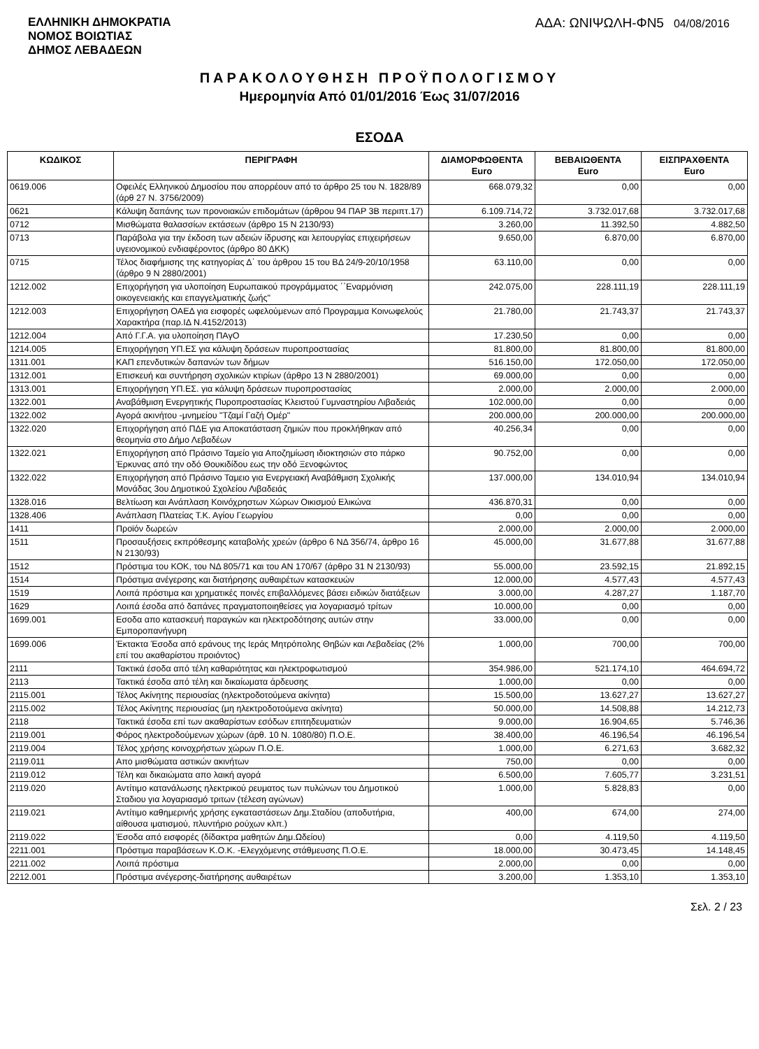ΕΛΛΗΝΙΚΗ ΔΗΜΟΚΡΑΤΙΑ
ΝΟΜΟΣ ΒΟΙΩΤΙΑΣ
ΔΗΜΟΣ ΛΕΒΑΔΕΩΝ
ΑΔΑ: ΩΝΙΨΩΛΗ-ΦΝ5 04/08/2016
ΠΑΡΑΚΟΛΟΥΘΗΣΗ ΠΡΟΫΠΟΛΟΓΙΣΜΟΥ
Ημερομηνία Από 01/01/2016 Έως 31/07/2016
ΕΣΟΔΑ
| ΚΩΔΙΚΟΣ | ΠΕΡΙΓΡΑΦΗ | ΔΙΑΜΟΡΦΩΘΕΝΤΑ Euro | ΒΕΒΑΙΩΘΕΝΤΑ Euro | ΕΙΣΠΡΑΧΘΕΝΤΑ Euro |
| --- | --- | --- | --- | --- |
| 0619.006 | Οφειλές Ελληνικού Δημοσίου που απορρέουν από το άρθρο 25 του Ν. 1828/89 (άρθ 27 Ν. 3756/2009) | 668.079,32 | 0,00 | 0,00 |
| 0621 | Κάλυψη δαπάνης των προνοιακών επιδομάτων (άρθρου 94 ΠΑΡ 3Β περιπτ.17) | 6.109.714,72 | 3.732.017,68 | 3.732.017,68 |
| 0712 | Μισθώματα θαλασσίων εκτάσεων (άρθρο 15 Ν 2130/93) | 3.260,00 | 11.392,50 | 4.882,50 |
| 0713 | Παράβολα για την έκδοση των αδειών ίδρυσης και λειτουργίας επιχειρήσεων υγειονομικού ενδιαφέροντος (άρθρο 80 ΔΚΚ) | 9.650,00 | 6.870,00 | 6.870,00 |
| 0715 | Τέλος διαφήμισης της κατηγορίας Δ΄ του άρθρου 15 του ΒΔ 24/9-20/10/1958 (άρθρο 9 Ν 2880/2001) | 63.110,00 | 0,00 | 0,00 |
| 1212.002 | Επιχορήγηση για υλοποίηση Ευρωπαικού προγράμματος ΄΄Εναρμόνιση οικογενειακής και επαγγελματικής ζωής" | 242.075,00 | 228.111,19 | 228.111,19 |
| 1212.003 | Επιχορήγηση ΟΑΕΔ για εισφορές ωφελούμενων από Προγραμμα Κοινωφελούς Χαρακτήρα (παρ.ΙΔ Ν.4152/2013) | 21.780,00 | 21.743,37 | 21.743,37 |
| 1212.004 | Από Γ.Γ.Α. για υλοποίηση ΠΑγΟ | 17.230,50 | 0,00 | 0,00 |
| 1214.005 | Επιχορήγηση ΥΠ.ΕΣ για κάλυψη δράσεων πυροπροστασίας | 81.800,00 | 81.800,00 | 81.800,00 |
| 1311.001 | ΚΑΠ επενδυτικών δαπανών των δήμων | 516.150,00 | 172.050,00 | 172.050,00 |
| 1312.001 | Επισκευή και συντήρηση σχολικών κτιρίων (άρθρο 13 Ν 2880/2001) | 69.000,00 | 0,00 | 0,00 |
| 1313.001 | Επιχορήγηση ΥΠ.ΕΣ. για κάλυψη δράσεων πυροπροστασίας | 2.000,00 | 2.000,00 | 2.000,00 |
| 1322.001 | Αναβάθμιση Ενεργητικής Πυροπροστασίας Κλειστού Γυμναστηρίου Λιβαδειάς | 102.000,00 | 0,00 | 0,00 |
| 1322.002 | Αγορά ακινήτου -μνημείου "Τζαμί Γαζή Ομέρ" | 200.000,00 | 200.000,00 | 200.000,00 |
| 1322.020 | Επιχορήγηση από ΠΔΕ για Αποκατάσταση ζημιών που προκλήθηκαν από θεομηνία στο Δήμο Λεβαδέων | 40.256,34 | 0,00 | 0,00 |
| 1322.021 | Επιχορήγηση από Πράσινο Ταμείο για Αποζημίωση ιδιοκτησιών στο πάρκο Έρκυνας από την οδό Θουκιδίδου εως την οδό Ξενοφώντος | 90.752,00 | 0,00 | 0,00 |
| 1322.022 | Επιχορήγηση από Πράσινο Ταμειο για Ενεργειακή Αναβάθμιση Σχολικής Μονάδας 3ου Δημοτικού Σχολείου Λιβαδειάς | 137.000,00 | 134.010,94 | 134.010,94 |
| 1328.016 | Βελτίωση και Ανάπλαση Κοινόχρηστων Χώρων Οικισμού Ελικώνα | 436.870,31 | 0,00 | 0,00 |
| 1328.406 | Ανάπλαση Πλατείας Τ.Κ. Αγίου Γεωργίου | 0,00 | 0,00 | 0,00 |
| 1411 | Προϊόν δωρεών | 2.000,00 | 2.000,00 | 2.000,00 |
| 1511 | Προσαυξήσεις εκπρόθεσμης καταβολής χρεών (άρθρο 6 ΝΔ 356/74, άρθρο 16 Ν 2130/93) | 45.000,00 | 31.677,88 | 31.677,88 |
| 1512 | Πρόστιμα του ΚΟΚ, του ΝΔ 805/71 και του ΑΝ 170/67 (άρθρο 31 Ν 2130/93) | 55.000,00 | 23.592,15 | 21.892,15 |
| 1514 | Πρόστιμα ανέγερσης και διατήρησης αυθαιρέτων κατασκευών | 12.000,00 | 4.577,43 | 4.577,43 |
| 1519 | Λοιπά πρόστιμα και χρηματικές ποινές επιβαλλόμενες βάσει ειδικών διατάξεων | 3.000,00 | 4.287,27 | 1.187,70 |
| 1629 | Λοιπά έσοδα από δαπάνες πραγματοποιηθείσες για λογαριασμό τρίτων | 10.000,00 | 0,00 | 0,00 |
| 1699.001 | Εσοδα απο κατασκευή παραγκών και ηλεκτροδότησης αυτών στην Εμποροπανήγυρη | 33.000,00 | 0,00 | 0,00 |
| 1699.006 | Έκτακτα Έσοδα από εράνους της Ιεράς Μητρόπολης Θηβών και Λεβαδείας (2% επί του ακαθαρίστου προιόντος) | 1.000,00 | 700,00 | 700,00 |
| 2111 | Τακτικά έσοδα από τέλη καθαριότητας και ηλεκτροφωτισμού | 354.986,00 | 521.174,10 | 464.694,72 |
| 2113 | Τακτικά έσοδα από τέλη και δικαίωματα άρδευσης | 1.000,00 | 0,00 | 0,00 |
| 2115.001 | Τέλος Ακίνητης περιουσίας (ηλεκτροδοτούμενα ακίνητα) | 15.500,00 | 13.627,27 | 13.627,27 |
| 2115.002 | Τέλος Ακίνητης περιουσίας (μη ηλεκτροδοτούμενα ακίνητα) | 50.000,00 | 14.508,88 | 14.212,73 |
| 2118 | Τακτικά έσοδα επί των ακαθαρίστων εσόδων επιτηδευματιών | 9.000,00 | 16.904,65 | 5.746,36 |
| 2119.001 | Φόρος ηλεκτροδούμενων χώρων (άρθ. 10 Ν. 1080/80) Π.Ο.Ε. | 38.400,00 | 46.196,54 | 46.196,54 |
| 2119.004 | Τέλος χρήσης κοινοχρήστων χώρων Π.Ο.Ε. | 1.000,00 | 6.271,63 | 3.682,32 |
| 2119.011 | Απο μισθώματα αστικών ακινήτων | 750,00 | 0,00 | 0,00 |
| 2119.012 | Τέλη και δικαιώματα απο λαική αγορά | 6.500,00 | 7.605,77 | 3.231,51 |
| 2119.020 | Αντίτιμο κατανάλωσης ηλεκτρικού ρευματος των πυλώνων του Δημοτικού Σταδιου για λογαριασμό τριτων (τέλεση αγώνων) | 1.000,00 | 5.828,83 | 0,00 |
| 2119.021 | Αντίτιμο καθημερινής χρήσης εγκαταστάσεων Δημ.Σταδίου (αποδυτήρια, αίθουσα ιματισμού, πλυντήριο ρούχων κλπ.) | 400,00 | 674,00 | 274,00 |
| 2119.022 | Έσοδα από εισφορές (δίδακτρα μαθητών Δημ.Ωδείου) | 0,00 | 4.119,50 | 4.119,50 |
| 2211.001 | Πρόστιμα παραβάσεων Κ.Ο.Κ. -Ελεγχόμενης στάθμευσης Π.Ο.Ε. | 18.000,00 | 30.473,45 | 14.148,45 |
| 2211.002 | Λοιπά πρόστιμα | 2.000,00 | 0,00 | 0,00 |
| 2212.001 | Πρόστιμα ανέγερσης-διατήρησης αυθαιρέτων | 3.200,00 | 1.353,10 | 1.353,10 |
Σελ. 2 / 23